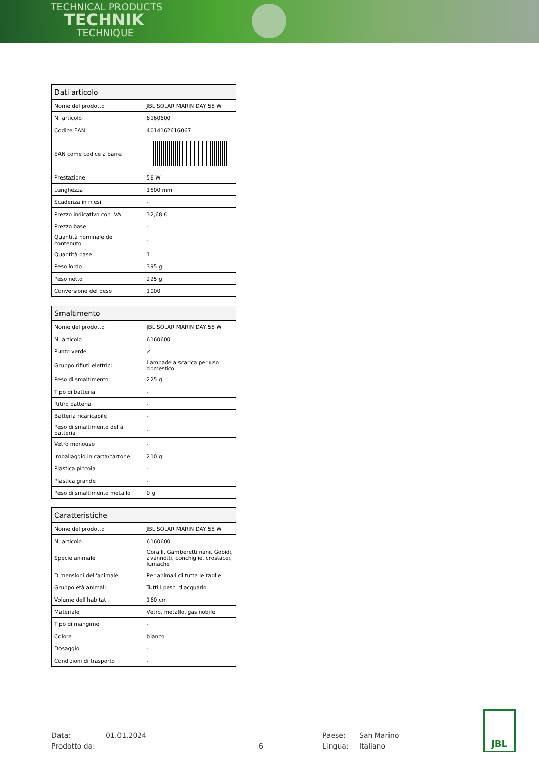TECHNICAL PRODUCTS
TECHNIK
TECHNIQUE
| Dati articolo | |
| --- | --- |
| Nome del prodotto | JBL SOLAR MARIN DAY 58 W |
| N. articolo | 6160600 |
| Codice EAN | 4014162616067 |
| EAN come codice a barre | |
| Prestazione | 58 W |
| Lunghezza | 1500 mm |
| Scadenza in mesi | - |
| Prezzo indicativo con IVA | 32,68 € |
| Prezzo base | - |
| Quantità nominale del contenuto | - |
| Quantità base | 1 |
| Peso lordo | 395 g |
| Peso netto | 225 g |
| Conversione del peso | 1000 |
| Smaltimento | |
| --- | --- |
| Nome del prodotto | JBL SOLAR MARIN DAY 58 W |
| N. articolo | 6160600 |
| Punto verde | ✓ |
| Gruppo rifiuti elettrici | Lampade a scarica per uso domestico |
| Peso di smaltimento | 225 g |
| Tipo di batteria | - |
| Ritiro batteria | - |
| Batteria ricaricabile | - |
| Peso di smaltimento della batteria | - |
| Vetro monouso | - |
| Imballaggio in carta/cartone | 210 g |
| Plastica piccola | - |
| Plastica grande | - |
| Peso di smaltimento metallo | 0 g |
| Caratteristiche | |
| --- | --- |
| Nome del prodotto | JBL SOLAR MARIN DAY 58 W |
| N. articolo | 6160600 |
| Specie animale | Coralli, Gamberetti nani, Gobidi, avannotti, conchiglie, crostacei, lumache |
| Dimensioni dell'animale | Per animali di tutte le taglie |
| Gruppo età animali | Tutti i pesci d'acquario |
| Volume dell'habitat | 160 cm |
| Materiale | Vetro, metallo, gas nobile |
| Tipo di mangime | - |
| Colore | bianco |
| Dosaggio | - |
| Condizioni di trasporto | - |
Data:
01.01.2024
Paese:
San Marino
Prodotto da:
6
Lingua:
Italiano
JBL